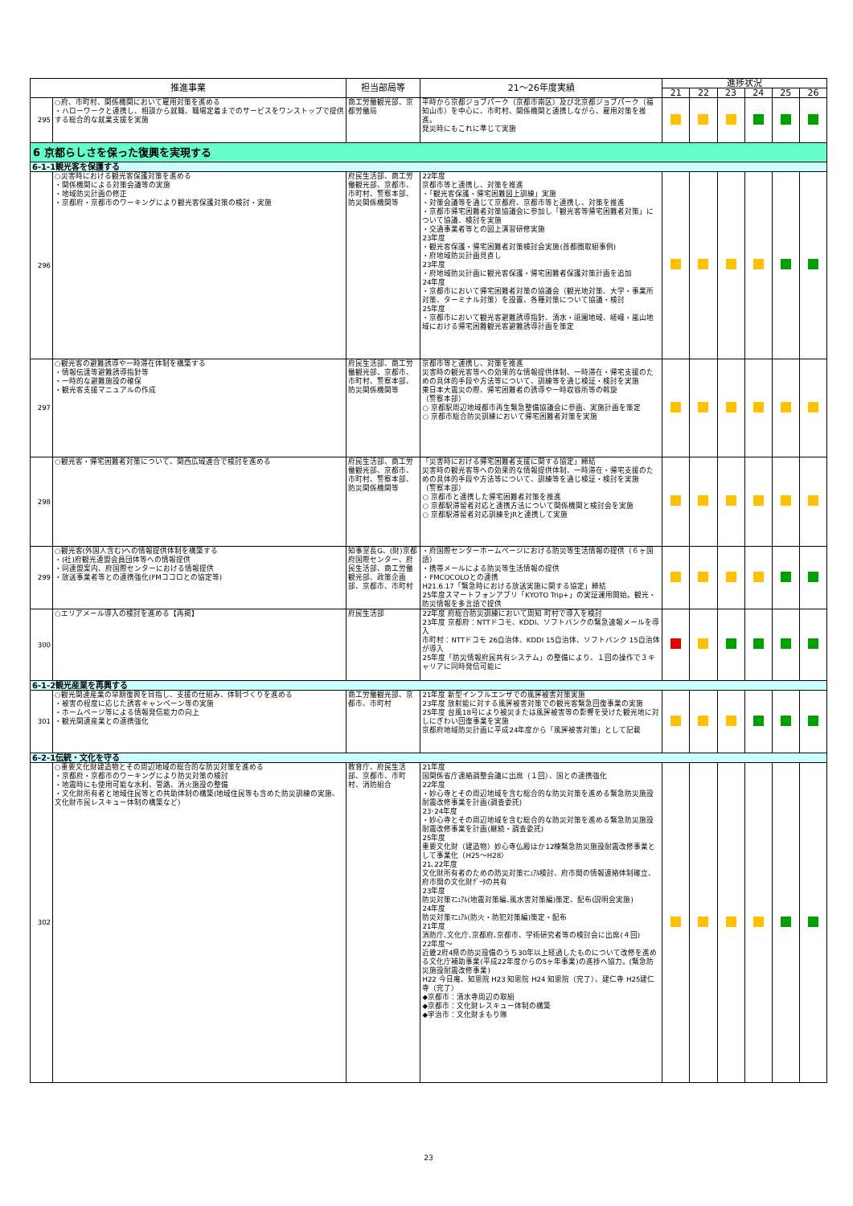| 推進事業 | | 担当部局等 | 21～26年度実績 | 進捗状況 | | | | | |
| --- | --- | --- | --- | --- | --- | --- | --- | --- | --- |
| | | | | 21 | 22 | 23 | 24 | 25 | 26 |
| 295 | ○府、市町村、関係機関において雇用対策を進める ・ハローワークと連携し、相談から就職、職場定着までのサービスをワンストップで提供する総合的な就業支援を実施 | 商工労働観光部、京都労働局 | 平時から京都ジョブパーク（京都市南区）及び北京都ジョブパーク（福知山市）を中心に、市町村、関係機関と連携しながら、雇用対策を推進。 発災時にもこれに準じて実施 | | | | | | |
| 6 京都らしさを保った復興を実現する | | | | | | | | | |
| 6-1-1観光客を保護する | | | | | | | | | |
| 296 | ○災害時における観光客保護対策を進める ・関係機関による対策会議等の実施 ・地域防災計画の修正 ・京都府・京都市のワーキングにより観光客保護対策の検討・実施 | 府民生活部、商工労働観光部、京都市、市町村、警察本部、防災関係機関等 | 22年度 京都市等と連携し、対策を推進 ・「観光客保護・帰宅困難図上訓練」実施 ・対策会議等を通じて京都府、京都市等と連携し、対策を推進 ・京都市帰宅困難者対策協議会に参加し「観光客等帰宅困難者対策」について協議、検討を実施 ・交通事業者等との図上演習研修実施 23年度 ・観光客保護・帰宅困難者対策検討会実施(首都圏取組事例) ・府地域防災計画見直し 23年度 ・府地域防災計画に観光客保護・帰宅困難者保護対策計画を追加 24年度 ・京都市において帰宅困難者対策の協議会（観光地対策、大学・事業所対策、ターミナル対策）を設置、各種対策について協議・検討 25年度 ・京都市において観光客避難誘導指針、清水・祇園地域、嵯峨・嵐山地域における帰宅困難観光客避難誘導計画を策定 | | | | | | |
| 297 | ○観光客の避難誘導や一時滞在体制を構築する ・情報伝達等避難誘導指針等 ・一時的な避難施設の確保 ・観光客支援マニュアルの作成 | 府民生活部、商工労働観光部、京都市、市町村、警察本部、防災関係機関等 | 京都市等と連携し、対策を推進 災害時の観光客等への効果的な情報提供体制、一時滞在・帰宅支援のための具体的手段や方法等について、訓練等を通じ検証・検討を実施 東日本大震災の際、帰宅困難者の誘導や一時収容所等の斡旋 （警察本部） ○ 京都駅周辺地域都市再生緊急整備協議会に参画、実施計画を策定 ○ 京都市総合防災訓練において帰宅困難者対策を実施 | | | | | | |
| 298 | ○観光客・帰宅困難者対策について、関西広域連合で検討を進める | 府民生活部、商工労働観光部、京都市、市町村、警察本部、防災関係機関等 | 「災害時における帰宅困難者支援に関する協定」締結 災害時の観光客等への効果的な情報提供体制、一時滞在・帰宅支援のための具体的手段や方法等について、訓練等を通じ検証・検討を実施 （警察本部） ○ 京都市と連携した帰宅困難者対策を推進 ○ 京都駅滞留者対応と連携方法について関係機関と検討会を実施 ○ 京都駅滞留者対応訓練をJRと連携して実施 | | | | | | |
| 299 | ○観光客(外国人含む)への情報提供体制を構築する ・(社)府観光連盟会員団体等への情報提供 ・同連盟案内、府国際センターにおける情報提供 ・放送事業者等との連携強化(FMココロとの協定等) | 知事室長G、(財)京都府国際センター、府民生活部、商工労働観光部、政策企画部、京都市、市町村 | ・府国際センターホームページにおける防災等生活情報の提供（６ヶ国語） ・携帯メールによる防災等生活情報の提供 ・FMCOCOLOとの連携 H21.6.17「緊急時における放送実施に関する協定」締結 25年度スマートフォンアプリ「KYOTO Trip+」の実証運用開始。観光・防災情報を多言語で提供 | | | | | | |
| 300 | ○エリアメール導入の検討を進める【再掲】 | 府民生活部 | 22年度 府総合防災訓練において周知 町村で導入を検討 23年度 京都府：NTTドコモ、KDDI、ソフトバンクの緊急速報メールを導入 市町村：NTTドコモ 26自治体、KDDI 15自治体、ソフトバンク 15自治体が導入 25年度「防災情報府民共有システム」の整備により、１回の操作で３キャリアに同時発信可能に | | | | | | |
| 6-1-2観光産業を再興する | | | | | | | | | |
| 301 | ○観光関連産業の早期復興を目指し、支援の仕組み、体制づくりを進める ・被害の程度に応じた誘客キャンペーン等の実施 ・ホームページ等による情報発信能力の向上 ・観光関連産業との連携強化 | 商工労働観光部、京都市、市町村 | 21年度 新型インフルエンザでの風評被害対策実施 23年度 放射能に対する風評被害対策での観光客緊急回復事業の実施 25年度 台風18号により被災または風評被害等の影響を受けた観光地に対しにぎわい回復事業を実施 京都府地域防災計画に平成24年度から「風評被害対策」として記載 | | | | | | |
| 6-2-1伝統・文化を守る | | | | | | | | | |
| 302 | ○重要文化財建造物とその周辺地域の総合的な防災対策を進める ・京都府・京都市のワーキングにより防災対策の検討 ・地震時にも使用可能な水利、管路、消火施設の整備 ・文化財所有者と地域住民等との共助体制の構築(地域住民等も含めた防災訓練の実施、文化財市民レスキュー体制の構築など) | 教育庁、府民生活部、京都市、市町村、消防組合 | 21年度 国関係省庁連絡調整会議に出席（１回）、国との連携強化 22年度 ・妙心寺とその周辺地域を含む総合的な防災対策を進める緊急防災施設耐震改修事業を計画(調査委託) 23･24年度 ・妙心寺とその周辺地域を含む総合的な防災対策を進める緊急防災施設耐震改修事業を計画(継続・調査委託) 25年度 重要文化財（建造物）妙心寺仏殿ほか12棟緊急防災施設耐震改修事業として事業化（H25～H28） 21､22年度 文化財所有者のための防災対策ﾏﾆｭｱﾙ検討、府市間の情報連絡体制確立、府市間の文化財ﾃﾞｰﾀの共有 23年度 防災対策ﾏﾆｭｱﾙ(地震対策編､風水害対策編)策定、配布(説明会実施) 24年度 防災対策ﾏﾆｭｱﾙ(防火・防犯対策編)策定・配布 21年度 消防庁､文化庁､京都府､京都市、学術研究者等の検討会に出席(４回) 22年度～ 近畿2府4県の防災設備のうち30年以上経過したものについて改修を進める文化庁補助事業(平成22年度からの5ヶ年事業)の進捗へ協力。(緊急防災施設耐震改修事業) H22 今日庵、知恩院 H23 知恩院 H24 知恩院（完了）、建仁寺 H25建仁寺（完了） ◆京都市：清水寺周辺の取組 ◆京都市：文化財レスキュー体制の構築 ◆宇治市：文化財まもり隊 | | | | | | |
23